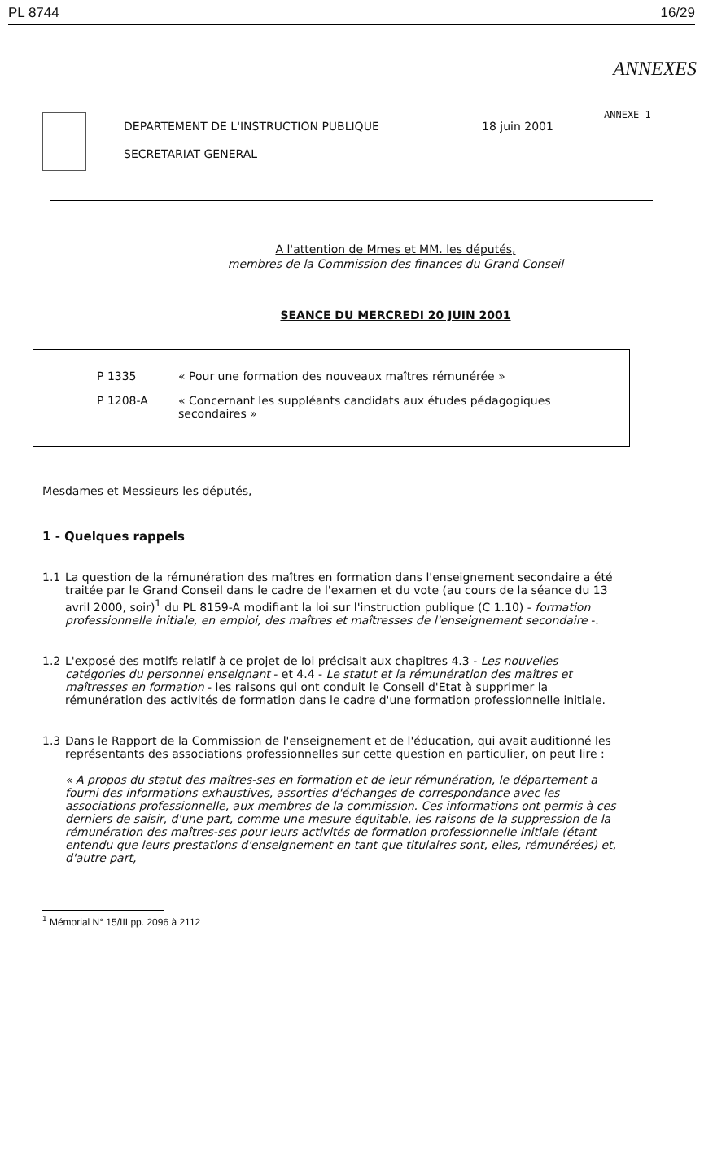PL 8744 16/29
ANNEXES
DEPARTEMENT DE L'INSTRUCTION PUBLIQUE
SECRETARIAT GENERAL
18 juin 2001
ANNEXE 1
A l'attention de Mmes et MM. les députés,
membres de la Commission des finances du Grand Conseil
SEANCE DU MERCREDI 20 JUIN 2001
P 1335 « Pour une formation des nouveaux maîtres rémunérée »
P 1208-A « Concernant les suppléants candidats aux études pédagogiques
secondaires »
Mesdames et Messieurs les députés,
1 - Quelques rappels
1.1 La question de la rémunération des maîtres en formation dans l'enseignement secondaire a été traitée par le Grand Conseil dans le cadre de l'examen et du vote (au cours de la séance du 13 avril 2000, soir)<sup>1</sup> du PL 8159-A modifiant la loi sur l'instruction publique (C 1.10) - formation professionnelle initiale, en emploi, des maîtres et maîtresses de l'enseignement secondaire -.
1.2 L'exposé des motifs relatif à ce projet de loi précisait aux chapitres 4.3 - Les nouvelles catégories du personnel enseignant - et 4.4 - Le statut et la rémunération des maîtres et maîtresses en formation - les raisons qui ont conduit le Conseil d'Etat à supprimer la rémunération des activités de formation dans le cadre d'une formation professionnelle initiale.
1.3 Dans le Rapport de la Commission de l'enseignement et de l'éducation, qui avait auditionné les représentants des associations professionnelles sur cette question en particulier, on peut lire :
« A propos du statut des maîtres-ses en formation et de leur rémunération, le département a fourni des informations exhaustives, assorties d'échanges de correspondance avec les associations professionnelle, aux membres de la commission. Ces informations ont permis à ces derniers de saisir, d'une part, comme une mesure équitable, les raisons de la suppression de la rémunération des maîtres-ses pour leurs activités de formation professionnelle initiale (étant entendu que leurs prestations d'enseignement en tant que titulaires sont, elles, rémunérées) et, d'autre part,
<sup>1</sup> Mémorial N° 15/III pp. 2096 à 2112